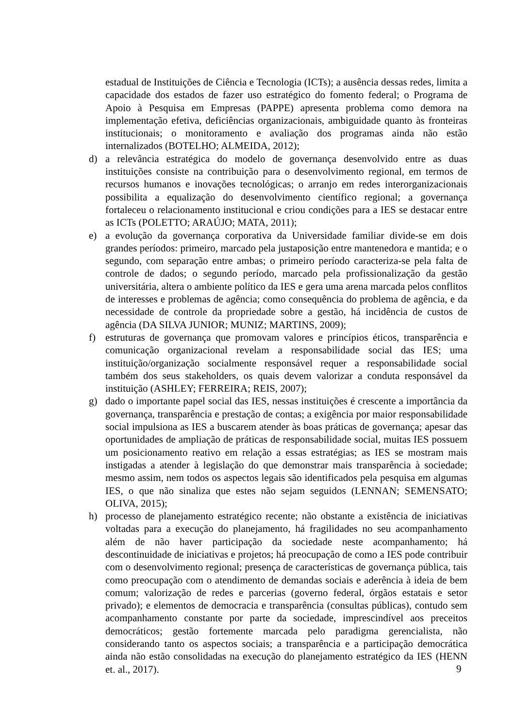estadual de Instituições de Ciência e Tecnologia (ICTs); a ausência dessas redes, limita a capacidade dos estados de fazer uso estratégico do fomento federal; o Programa de Apoio à Pesquisa em Empresas (PAPPE) apresenta problema como demora na implementação efetiva, deficiências organizacionais, ambiguidade quanto às fronteiras institucionais; o monitoramento e avaliação dos programas ainda não estão internalizados (BOTELHO; ALMEIDA, 2012);
d) a relevância estratégica do modelo de governança desenvolvido entre as duas instituições consiste na contribuição para o desenvolvimento regional, em termos de recursos humanos e inovações tecnológicas; o arranjo em redes interorganizacionais possibilita a equalização do desenvolvimento científico regional; a governança fortaleceu o relacionamento institucional e criou condições para a IES se destacar entre as ICTs (POLETTO; ARAÚJO; MATA, 2011);
e) a evolução da governança corporativa da Universidade familiar divide-se em dois grandes períodos: primeiro, marcado pela justaposição entre mantenedora e mantida; e o segundo, com separação entre ambas; o primeiro período caracteriza-se pela falta de controle de dados; o segundo período, marcado pela profissionalização da gestão universitária, altera o ambiente político da IES e gera uma arena marcada pelos conflitos de interesses e problemas de agência; como consequência do problema de agência, e da necessidade de controle da propriedade sobre a gestão, há incidência de custos de agência (DA SILVA JUNIOR; MUNIZ; MARTINS, 2009);
f) estruturas de governança que promovam valores e princípios éticos, transparência e comunicação organizacional revelam a responsabilidade social das IES; uma instituição/organização socialmente responsável requer a responsabilidade social também dos seus stakeholders, os quais devem valorizar a conduta responsável da instituição (ASHLEY; FERREIRA; REIS, 2007);
g) dado o importante papel social das IES, nessas instituições é crescente a importância da governança, transparência e prestação de contas; a exigência por maior responsabilidade social impulsiona as IES a buscarem atender às boas práticas de governança; apesar das oportunidades de ampliação de práticas de responsabilidade social, muitas IES possuem um posicionamento reativo em relação a essas estratégias; as IES se mostram mais instigadas a atender à legislação do que demonstrar mais transparência à sociedade; mesmo assim, nem todos os aspectos legais são identificados pela pesquisa em algumas IES, o que não sinaliza que estes não sejam seguidos (LENNAN; SEMENSATO; OLIVA, 2015);
h) processo de planejamento estratégico recente; não obstante a existência de iniciativas voltadas para a execução do planejamento, há fragilidades no seu acompanhamento além de não haver participação da sociedade neste acompanhamento; há descontinuidade de iniciativas e projetos; há preocupação de como a IES pode contribuir com o desenvolvimento regional; presença de características de governança pública, tais como preocupação com o atendimento de demandas sociais e aderência à ideia de bem comum; valorização de redes e parcerias (governo federal, órgãos estatais e setor privado); e elementos de democracia e transparência (consultas públicas), contudo sem acompanhamento constante por parte da sociedade, imprescindível aos preceitos democráticos; gestão fortemente marcada pelo paradigma gerencialista, não considerando tanto os aspectos sociais; a transparência e a participação democrática ainda não estão consolidadas na execução do planejamento estratégico da IES (HENN et. al., 2017).
9